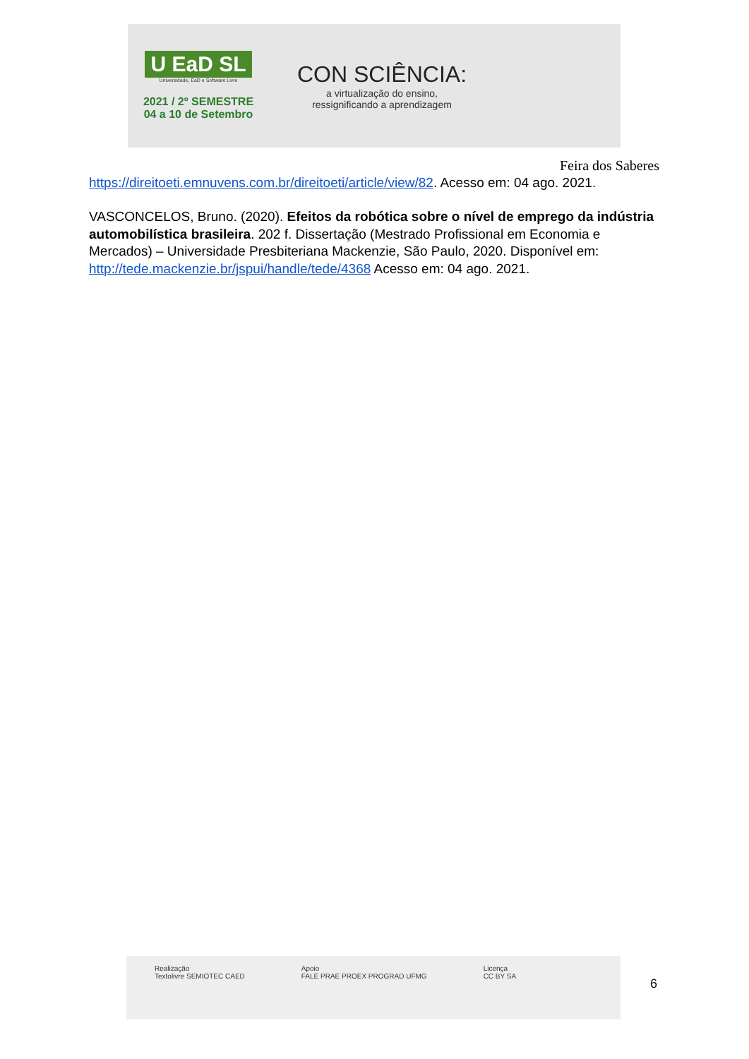U EaD SL
Universidade, EaD e Software Livre
2021 / 2º SEMESTRE
04 a 10 de Setembro
CON SCIÊNCIA:
a virtualização do ensino,
ressignificando a aprendizagem
Feira dos Saberes
https://direitoeti.emnuvens.com.br/direitoeti/article/view/82. Acesso em: 04 ago. 2021.
VASCONCELOS, Bruno. (2020). Efeitos da robótica sobre o nível de emprego da indústria automobilística brasileira. 202 f. Dissertação (Mestrado Profissional em Economia e Mercados) – Universidade Presbiteriana Mackenzie, São Paulo, 2020. Disponível em: http://tede.mackenzie.br/jspui/handle/tede/4368 Acesso em: 04 ago. 2021.
Realização
Textolivre SEMIOTEC CAED
Apoio
FALE PRAE PROEX PROGRAD UFMG
Licença
CC BY SA
6